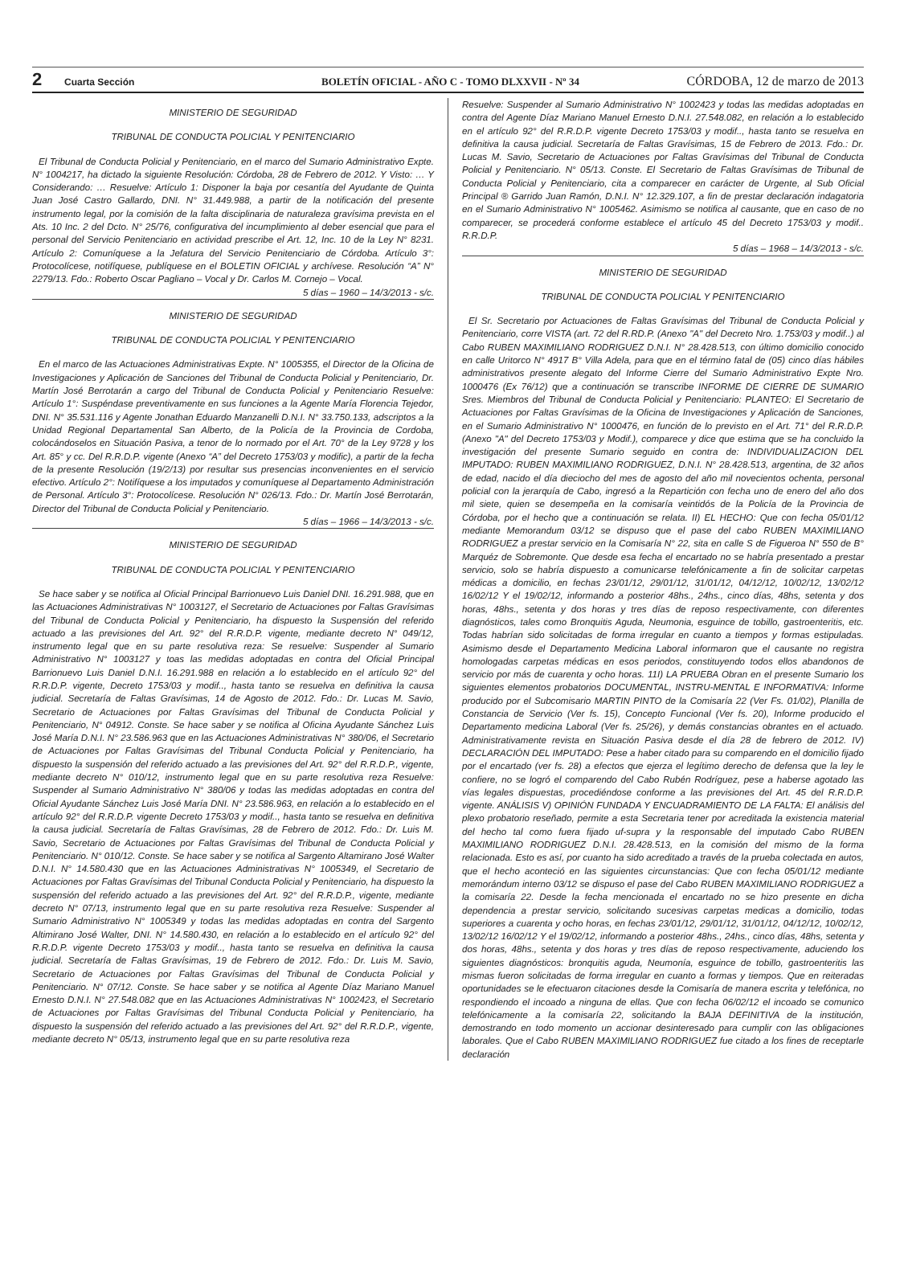2 Cuarta Sección BOLETÍN OFICIAL - AÑO C - TOMO DLXXVII - Nº 34 CÓRDOBA, 12 de marzo de 2013
MINISTERIO DE SEGURIDAD
TRIBUNAL DE CONDUCTA POLICIAL Y PENITENCIARIO
El Tribunal de Conducta Policial y Penitenciario, en el marco del Sumario Administrativo Expte. N° 1004217, ha dictado la siguiente Resolución: Córdoba, 28 de Febrero de 2012. Y Visto: … Y Considerando: … Resuelve: Artículo 1: Disponer la baja por cesantía del Ayudante de Quinta Juan José Castro Gallardo, DNI. N° 31.449.988, a partir de la notificación del presente instrumento legal, por la comisión de la falta disciplinaria de naturaleza gravísima prevista en el Ats. 10 Inc. 2 del Dcto. N° 25/76, configurativa del incumplimiento al deber esencial que para el personal del Servicio Penitenciario en actividad prescribe el Art. 12, Inc. 10 de la Ley N° 8231. Artículo 2: Comuníquese a la Jefatura del Servicio Penitenciario de Córdoba. Artículo 3°: Protocolícese, notifíquese, publíquese en el BOLETIN OFICIAL y archívese. Resolución “A” N° 2279/13. Fdo.: Roberto Oscar Pagliano – Vocal y Dr. Carlos M. Cornejo – Vocal.
5 días – 1960 – 14/3/2013 - s/c.
MINISTERIO DE SEGURIDAD
TRIBUNAL DE CONDUCTA POLICIAL Y PENITENCIARIO
En el marco de las Actuaciones Administrativas Expte. N° 1005355, el Director de la Oficina de Investigaciones y Aplicación de Sanciones del Tribunal de Conducta Policial y Penitenciario, Dr. Martín José Berrotarán a cargo del Tribunal de Conducta Policial y Penitenciario Resuelve: Artículo 1°: Suspéndase preventivamente en sus funciones a la Agente María Florencia Tejedor, DNI. N° 35.531.116 y Agente Jonathan Eduardo Manzanelli D.N.I. N° 33.750.133, adscriptos a la Unidad Regional Departamental San Alberto, de la Policía de la Provincia de Cordoba, colocándoselos en Situación Pasiva, a tenor de lo normado por el Art. 70° de la Ley 9728 y los Art. 85° y cc. Del R.R.D.P. vigente (Anexo “A” del Decreto 1753/03 y modific), a partir de la fecha de la presente Resolución (19/2/13) por resultar sus presencias inconvenientes en el servicio efectivo. Artículo 2°: Notifíquese a los imputados y comuníquese al Departamento Administración de Personal. Artículo 3°: Protocolícese. Resolución N° 026/13. Fdo.: Dr. Martín José Berrotarán, Director del Tribunal de Conducta Policial y Penitenciario.
5 días – 1966 – 14/3/2013 - s/c.
MINISTERIO DE SEGURIDAD
TRIBUNAL DE CONDUCTA POLICIAL Y PENITENCIARIO
Se hace saber y se notifica al Oficial Principal Barrionuevo Luis Daniel DNI. 16.291.988, que en las Actuaciones Administrativas N° 1003127, el Secretario de Actuaciones por Faltas Gravísimas del Tribunal de Conducta Policial y Penitenciario, ha dispuesto la Suspensión del referido actuado a las previsiones del Art. 92° del R.R.D.P. vigente, mediante decreto N° 049/12, instrumento legal que en su parte resolutiva reza: Se resuelve: Suspender al Sumario Administrativo N° 1003127 y toas las medidas adoptadas en contra del Oficial Principal Barrionuevo Luis Daniel D.N.I. 16.291.988 en relación a lo establecido en el artículo 92° del R.R.D.P. vigente, Decreto 1753/03 y modif.., hasta tanto se resuelva en definitiva la causa judicial. Secretaría de Faltas Gravísimas, 14 de Agosto de 2012. Fdo.: Dr. Lucas M. Savio, Secretario de Actuaciones por Faltas Gravísimas del Tribunal de Conducta Policial y Penitenciario, N° 04912. Conste. Se hace saber y se notifica al Oficina Ayudante Sánchez Luis José María D.N.I. N° 23.586.963 que en las Actuaciones Administrativas N° 380/06, el Secretario de Actuaciones por Faltas Gravísimas del Tribunal Conducta Policial y Penitenciario, ha dispuesto la suspensión del referido actuado a las previsiones del Art. 92° del R.R.D.P., vigente, mediante decreto N° 010/12, instrumento legal que en su parte resolutiva reza Resuelve: Suspender al Sumario Administrativo N° 380/06 y todas las medidas adoptadas en contra del Oficial Ayudante Sánchez Luis José María DNI. N° 23.586.963, en relación a lo establecido en el artículo 92° del R.R.D.P. vigente Decreto 1753/03 y modif.., hasta tanto se resuelva en definitiva la causa judicial. Secretaría de Faltas Gravísimas, 28 de Febrero de 2012. Fdo.: Dr. Luis M. Savio, Secretario de Actuaciones por Faltas Gravísimas del Tribunal de Conducta Policial y Penitenciario. N° 010/12. Conste. Se hace saber y se notifica al Sargento Altamirano José Walter D.N.I. N° 14.580.430 que en las Actuaciones Administrativas N° 1005349, el Secretario de Actuaciones por Faltas Gravísimas del Tribunal Conducta Policial y Penitenciario, ha dispuesto la suspensión del referido actuado a las previsiones del Art. 92° del R.R.D.P., vigente, mediante decreto N° 07/13, instrumento legal que en su parte resolutiva reza Resuelve: Suspender al Sumario Administrativo N° 1005349 y todas las medidas adoptadas en contra del Sargento Altimirano José Walter, DNI. N° 14.580.430, en relación a lo establecido en el artículo 92° del R.R.D.P. vigente Decreto 1753/03 y modif.., hasta tanto se resuelva en definitiva la causa judicial. Secretaría de Faltas Gravísimas, 19 de Febrero de 2012. Fdo.: Dr. Luis M. Savio, Secretario de Actuaciones por Faltas Gravísimas del Tribunal de Conducta Policial y Penitenciario. N° 07/12. Conste. Se hace saber y se notifica al Agente Díaz Mariano Manuel Ernesto D.N.I. N° 27.548.082 que en las Actuaciones Administrativas N° 1002423, el Secretario de Actuaciones por Faltas Gravísimas del Tribunal Conducta Policial y Penitenciario, ha dispuesto la suspensión del referido actuado a las previsiones del Art. 92° del R.R.D.P., vigente, mediante decreto N° 05/13, instrumento legal que en su parte resolutiva reza
Resuelve: Suspender al Sumario Administrativo N° 1002423 y todas las medidas adoptadas en contra del Agente Díaz Mariano Manuel Ernesto D.N.I. 27.548.082, en relación a lo establecido en el artículo 92° del R.R.D.P. vigente Decreto 1753/03 y modif.., hasta tanto se resuelva en definitiva la causa judicial. Secretaría de Faltas Gravísimas, 15 de Febrero de 2013. Fdo.: Dr. Lucas M. Savio, Secretario de Actuaciones por Faltas Gravísimas del Tribunal de Conducta Policial y Penitenciario. N° 05/13. Conste. El Secretario de Faltas Gravísimas de Tribunal de Conducta Policial y Penitenciario, cita a comparecer en carácter de Urgente, al Sub Oficial Principal ® Garrido Juan Ramón, D.N.I. N° 12.329.107, a fin de prestar declaración indagatoria en el Sumario Administrativo N° 1005462. Asimismo se notifica al causante, que en caso de no comparecer, se procederá conforme establece el artículo 45 del Decreto 1753/03 y modif.. R.R.D.P.
5 días – 1968 – 14/3/2013 - s/c.
MINISTERIO DE SEGURIDAD
TRIBUNAL DE CONDUCTA POLICIAL Y PENITENCIARIO
El Sr. Secretario por Actuaciones de Faltas Gravísimas del Tribunal de Conducta Policial y Penitenciario, corre VISTA (art. 72 del R.RD.P. (Anexo "A" del Decreto Nro. 1.753/03 y modif..) al Cabo RUBEN MAXIMILIANO RODRIGUEZ D.N.I. N° 28.428.513, con último domicilio conocido en calle Uritorco N° 4917 B° Villa Adela, para que en el término fatal de (05) cinco días hábiles administrativos presente alegato del Informe Cierre del Sumario Administrativo Expte Nro. 1000476 (Ex 76/12) que a continuación se transcribe INFORME DE CIERRE DE SUMARIO Sres. Miembros del Tribunal de Conducta Policial y Penitenciario: PLANTEO: El Secretario de Actuaciones por Faltas Gravísimas de la Oficina de Investigaciones y Aplicación de Sanciones, en el Sumario Administrativo N° 1000476, en función de lo previsto en el Art. 71° del R.R.D.P. (Anexo "A" del Decreto 1753/03 y Modif.), comparece y dice que estima que se ha concluido la investigación del presente Sumario seguido en contra de: INDIVIDUALIZACION DEL IMPUTADO: RUBEN MAXIMILIANO RODRIGUEZ, D.N.I. N° 28.428.513, argentina, de 32 años de edad, nacido el día dieciocho del mes de agosto del año mil novecientos ochenta, personal policial con la jerarquía de Cabo, ingresó a la Repartición con fecha uno de enero del año dos mil siete, quien se desempeña en la comisaría veintidós de la Policía de la Provincia de Córdoba, por el hecho que a continuación se relata. II) EL HECHO: Que con fecha 05/01/12 mediante Memorandum 03/12 se dispuso que el pase del cabo RUBEN MAXIMILIANO RODRIGUEZ a prestar servicio en la Comisaría N° 22, sita en calle S de Figueroa N° 550 de B° Marquéz de Sobremonte. Que desde esa fecha el encartado no se habría presentado a prestar servicio, solo se habría dispuesto a comunicarse telefónicamente a fin de solicitar carpetas médicas a domicilio, en fechas 23/01/12, 29/01/12, 31/01/12, 04/12/12, 10/02/12, 13/02/12 16/02/12 Y el 19/02/12, informando a posterior 48hs., 24hs., cinco días, 48hs, setenta y dos horas, 48hs., setenta y dos horas y tres días de reposo respectivamente, con diferentes diagnósticos, tales como Bronquitis Aguda, Neumonia, esguince de tobillo, gastroenteritis, etc. Todas habrían sido solicitadas de forma irregular en cuanto a tiempos y formas estipuladas. Asimismo desde el Departamento Medicina Laboral informaron que el causante no registra homologadas carpetas médicas en esos periodos, constituyendo todos ellos abandonos de servicio por más de cuarenta y ocho horas. 11I) LA PRUEBA Obran en el presente Sumario los siguientes elementos probatorios DOCUMENTAL, INSTRU-MENTAL E INFORMATIVA: Informe producido por el Subcomisario MARTIN PINTO de la Comisaría 22 (Ver Fs. 01/02), Planilla de Constancia de Servicio (Ver fs. 15), Concepto Funcional (Ver fs. 20), Informe producido el Departamento medicina Laboral (Ver fs. 25/26), y demás constancias obrantes en el actuado. Administrativamente revista en Situación Pasiva desde el día 28 de febrero de 2012. IV) DECLARACIÓN DEL IMPUTADO: Pese a haber citado para su comparendo en el domicilio fijado por el encartado (ver fs. 28) a efectos que ejerza el legítimo derecho de defensa que la ley le confiere, no se logró el comparendo del Cabo Rubén Rodríguez, pese a haberse agotado las vías legales dispuestas, procediéndose conforme a las previsiones del Art. 45 del R.R.D.P. vigente. ANÁLISIS V) OPINIÓN FUNDADA Y ENCUADRAMIENTO DE LA FALTA: El análisis del plexo probatorio reseñado, permite a esta Secretaria tener por acreditada la existencia material del hecho tal como fuera fijado uf-supra y la responsable del imputado Cabo RUBEN MAXIMILIANO RODRIGUEZ D.N.I. 28.428.513, en la comisión del mismo de la forma relacionada. Esto es así, por cuanto ha sido acreditado a través de la prueba colectada en autos, que el hecho aconteció en las siguientes circunstancias: Que con fecha 05/01/12 mediante memorándum interno 03/12 se dispuso el pase del Cabo RUBEN MAXIMILIANO RODRIGUEZ a la comisaría 22. Desde la fecha mencionada el encartado no se hizo presente en dicha dependencia a prestar servicio, solicitando sucesivas carpetas medicas a domicilio, todas superiores a cuarenta y ocho horas, en fechas 23/01/12, 29/01/12, 31/01/12, 04/12/12, 10/02/12, 13/02/12 16/02/12 Y el 19/02/12, informando a posterior 48hs., 24hs., cinco días, 48hs, setenta y dos horas, 48hs., setenta y dos horas y tres días de reposo respectivamente, aduciendo los siguientes diagnósticos: bronquitis aguda, Neumonía, esguince de tobillo, gastroenteritis las mismas fueron solicitadas de forma irregular en cuanto a formas y tiempos. Que en reiteradas oportunidades se le efectuaron citaciones desde la Comisaría de manera escrita y telefónica, no respondiendo el incoado a ninguna de ellas. Que con fecha 06/02/12 el incoado se comunico telefónicamente a la comisaría 22, solicitando la BAJA DEFINITIVA de la institución, demostrando en todo momento un accionar desinteresado para cumplir con las obligaciones laborales. Que el Cabo RUBEN MAXIMILIANO RODRIGUEZ fue citado a los fines de receptarle declaración